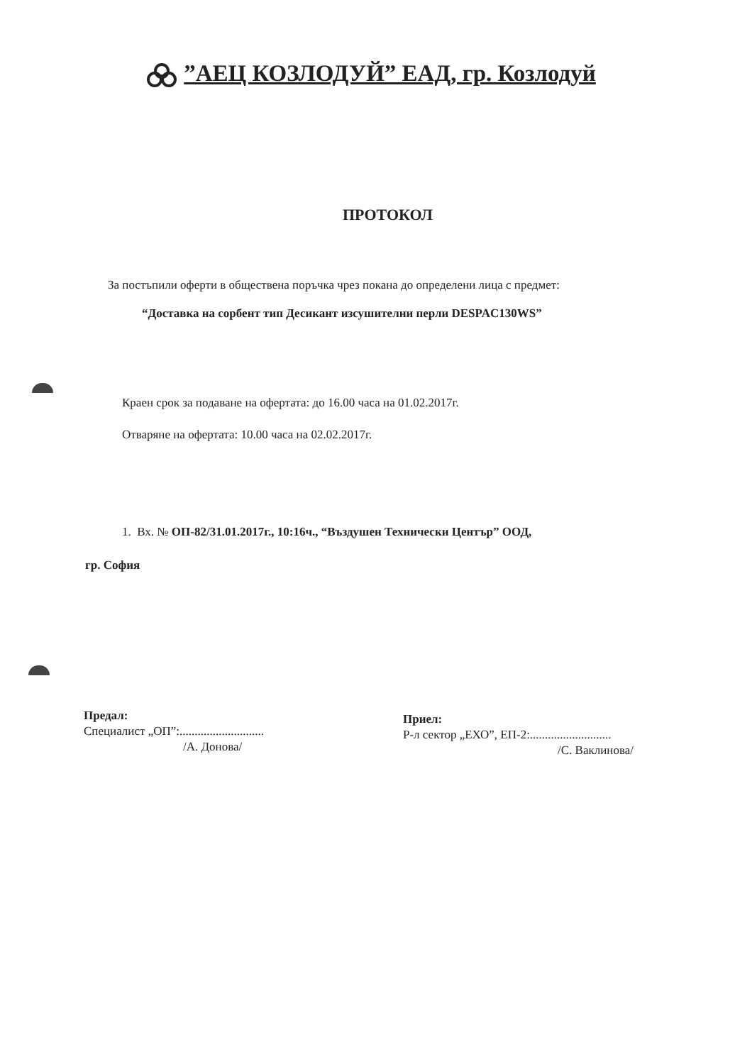”АЕЦ КОЗЛОДУЙ” ЕАД, гр. Козлодуй
ПРОТОКОЛ
За постъпили оферти в обществена поръчка чрез покана до определени лица с предмет:
“Доставка на сорбент тип Десикант изсушителни перли DESPAC130WS”
Краен срок за подаване на офертата: до 16.00 часа на 01.02.2017г.
Отваряне на офертата: 10.00 часа на 02.02.2017г.
1. Вх. № ОП-82/31.01.2017г., 10:16ч., “Въздушен Технически Център” ООД,
гр. София
Предал:
Специалист „ОП”:............................
/А. Донова/
Приел:
Р-л сектор „ЕХО”, ЕП-2:...........................
/С. Ваклинова/